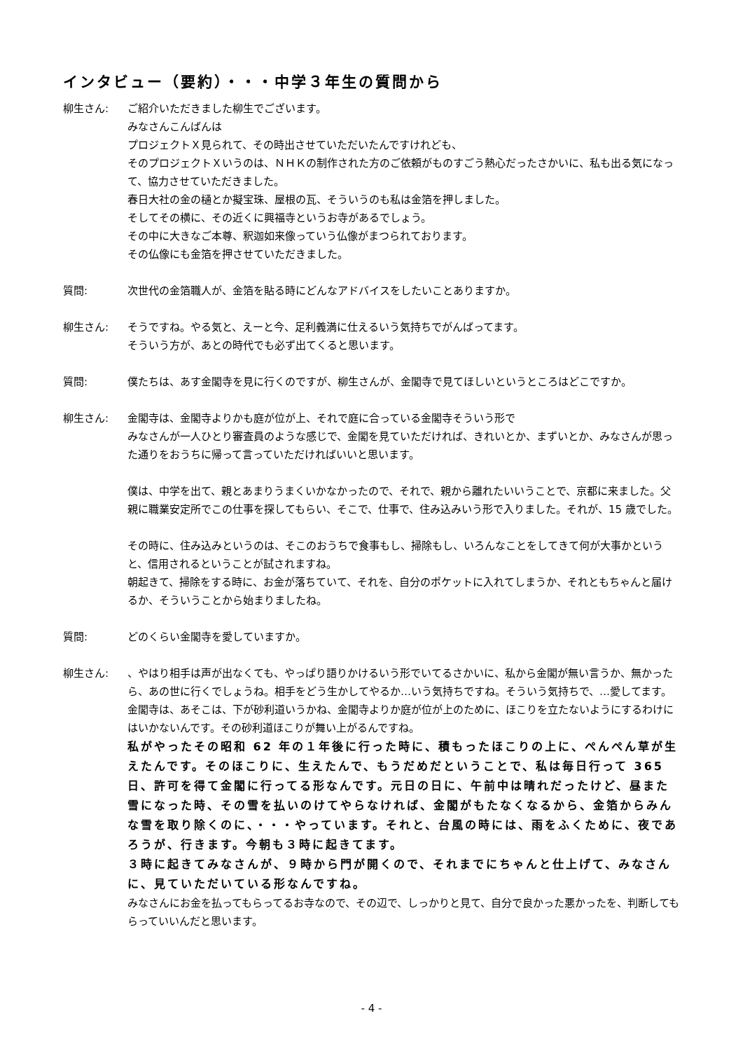インタビュー（要約）・・・中学３年生の質問から
柳生さん: ご紹介いただきました柳生でございます。
みなさんこんばんは
プロジェクトＸ見られて、その時出させていただいたんですけれども、
そのプロジェクトＸいうのは、ＮＨＫの制作された方のご依頼がものすごう熱心だったさかいに、私も出る気になって、協力させていただきました。
春日大社の金の樋とか擬宝珠、屋根の瓦、そういうのも私は金箔を押しました。
そしてその横に、その近くに興福寺というお寺があるでしょう。
その中に大きなご本尊、釈迦如来像っていう仏像がまつられております。
その仏像にも金箔を押させていただきました。
質問: 次世代の金箔職人が、金箔を貼る時にどんなアドバイスをしたいことありますか。
柳生さん: そうですね。やる気と、えーと今、足利義満に仕えるいう気持ちでがんばってます。
そういう方が、あとの時代でも必ず出てくると思います。
質問: 僕たちは、あす金閣寺を見に行くのですが、柳生さんが、金閣寺で見てほしいというところはどこですか。
柳生さん: 金閣寺は、金閣寺よりかも庭が位が上、それで庭に合っている金閣寺そういう形で
みなさんが一人ひとり審査員のような感じで、金閣を見ていただければ、きれいとか、まずいとか、みなさんが思った通りをおうちに帰って言っていただければいいと思います。
僕は、中学を出て、親とあまりうまくいかなかったので、それで、親から離れたいいうことで、京都に来ました。父親に職業安定所でこの仕事を探してもらい、そこで、仕事で、住み込みいう形で入りました。それが、15 歳でした。
その時に、住み込みというのは、そこのおうちで食事もし、掃除もし、いろんなことをしてきて何が大事かというと、信用されるということが試されますね。
朝起きて、掃除をする時に、お金が落ちていて、それを、自分のポケットに入れてしまうか、それともちゃんと届けるか、そういうことから始まりましたね。
質問: どのくらい金閣寺を愛していますか。
柳生さん: 、やはり相手は声が出なくても、やっぱり語りかけるいう形でいてるさかいに、私から金閣が無い言うか、無かったら、あの世に行くでしょうね。相手をどう生かしてやるか…いう気持ちですね。そういう気持ちで、…愛してます。
金閣寺は、あそこは、下が砂利道いうかね、金閣寺よりか庭が位が上のために、ほこりを立たないようにするわけにはいかないんです。その砂利道ほこりが舞い上がるんですね。
私がやったその昭和 62 年の１年後に行った時に、積もったほこりの上に、ぺんぺん草が生えたんです。そのほこりに、生えたんで、もうだめだということで、私は毎日行って 365 日、許可を得て金閣に行ってる形なんです。元日の日に、午前中は晴れだったけど、昼また雪になった時、その雪を払いのけてやらなければ、金閣がもたなくなるから、金箔からみんな雪を取り除くのに、・・・やっています。それと、台風の時には、雨をふくために、夜であろうが、行きます。今朝も３時に起きてます。
３時に起きてみなさんが、９時から門が開くので、それまでにちゃんと仕上げて、みなさんに、見ていただいている形なんですね。
みなさんにお金を払ってもらってるお寺なので、その辺で、しっかりと見て、自分で良かった悪かったを、判断してもらっていいんだと思います。
- 4 -